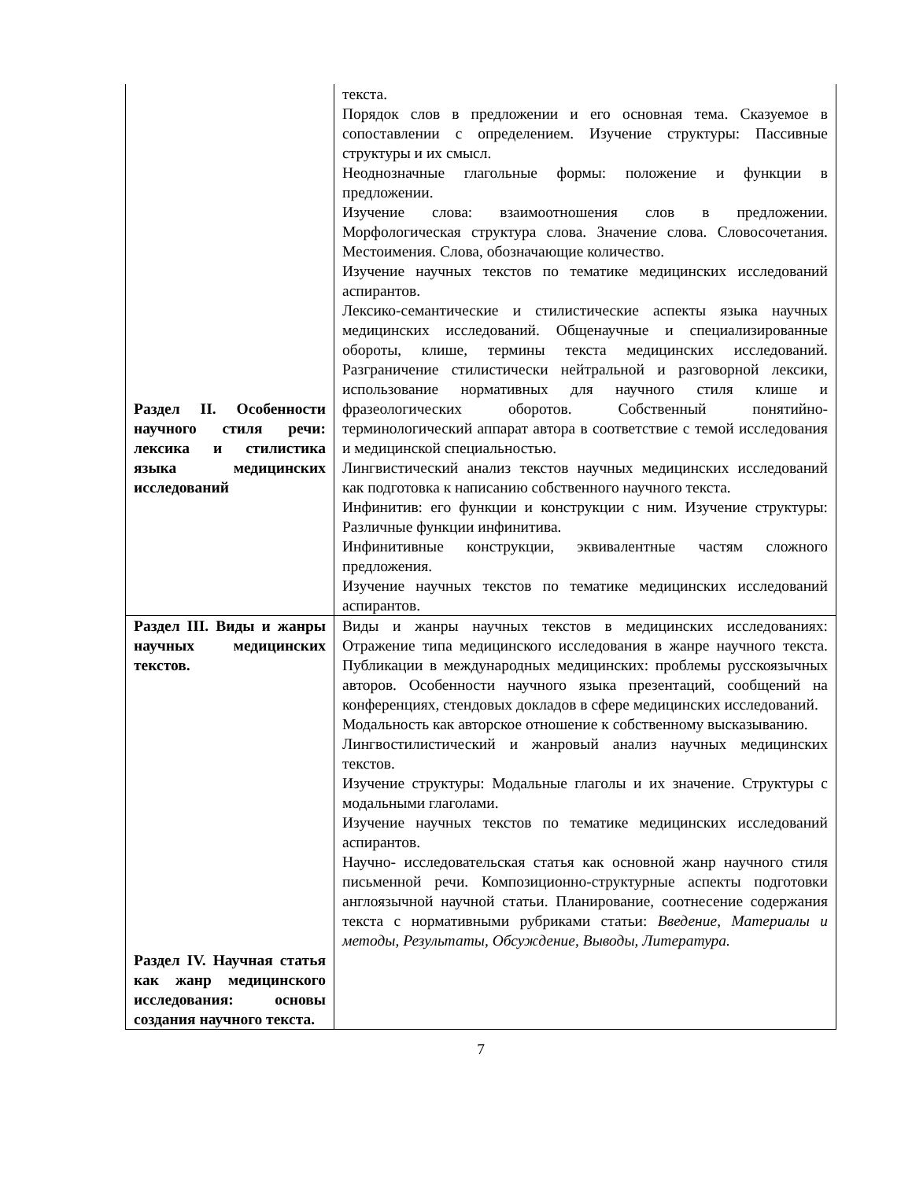| Раздел II. Особенности научного стиля речи: лексика и стилистика языка медицинских исследований | текста. Порядок слов в предложении и его основная тема. Сказуемое в сопоставлении с определением. Изучение структуры: Пассивные структуры и их смысл. Неоднозначные глагольные формы: положение и функции в предложении. Изучение слова: взаимоотношения слов в предложении. Морфологическая структура слова. Значение слова. Словосочетания. Местоимения. Слова, обозначающие количество. Изучение научных текстов по тематике медицинских исследований аспирантов. Лексико-семантические и стилистические аспекты языка научных медицинских исследований. Общенаучные и специализированные обороты, клише, термины текста медицинских исследований. Разграничение стилистически нейтральной и разговорной лексики, использование нормативных для научного стиля клише и фразеологических оборотов. Собственный понятийно-терминологический аппарат автора в соответствие с темой исследования и медицинской специальностью. Лингвистический анализ текстов научных медицинских исследований как подготовка к написанию собственного научного текста. Инфинитив: его функции и конструкции с ним. Изучение структуры: Различные функции инфинитива. Инфинитивные конструкции, эквивалентные частям сложного предложения. Изучение научных текстов по тематике медицинских исследований аспирантов. |
| Раздел III. Виды и жанры научных медицинских текстов. Раздел IV. Научная статья как жанр медицинского исследования: основы создания научного текста. | Виды и жанры научных текстов в медицинских исследованиях: Отражение типа медицинского исследования в жанре научного текста. Публикации в международных медицинских: проблемы русскоязычных авторов. Особенности научного языка презентаций, сообщений на конференциях, стендовых докладов в сфере медицинских исследований. Модальность как авторское отношение к собственному высказыванию. Лингвостилистический и жанровый анализ научных медицинских текстов. Изучение структуры: Модальные глаголы и их значение. Структуры с модальными глаголами. Изучение научных текстов по тематике медицинских исследований аспирантов. Научно- исследовательская статья как основной жанр научного стиля письменной речи. Композиционно-структурные аспекты подготовки англоязычной научной статьи. Планирование, соотнесение содержания текста с нормативными рубриками статьи: Введение , Материалы и методы, Результаты, Обсуждение, Выводы, Литература. |
7